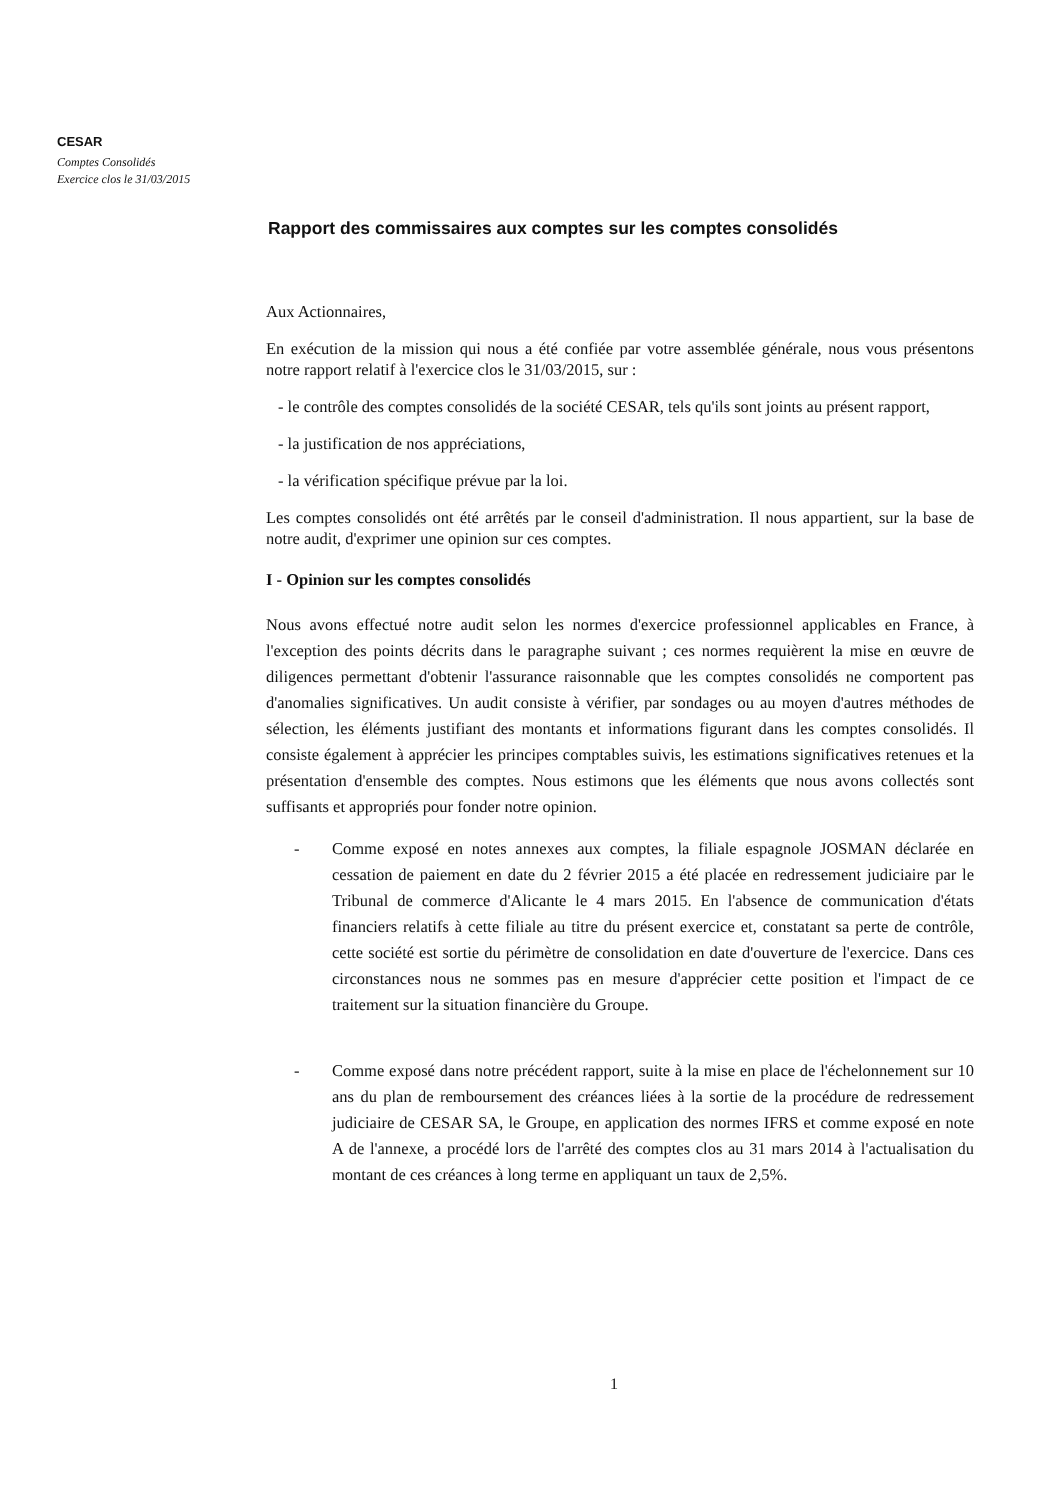CESAR
Comptes Consolidés
Exercice clos le 31/03/2015
Rapport des commissaires aux comptes sur les comptes consolidés
Aux Actionnaires,
En exécution de la mission qui nous a été confiée par votre assemblée générale, nous vous présentons notre rapport relatif à l'exercice clos le 31/03/2015, sur :
- le contrôle des comptes consolidés de la société CESAR, tels qu'ils sont joints au présent rapport,
- la justification de nos appréciations,
- la vérification spécifique prévue par la loi.
Les comptes consolidés ont été arrêtés par le conseil d'administration. Il nous appartient, sur la base de notre audit, d'exprimer une opinion sur ces comptes.
I - Opinion sur les comptes consolidés
Nous avons effectué notre audit selon les normes d'exercice professionnel applicables en France, à l'exception des points décrits dans le paragraphe suivant ; ces normes requièrent la mise en œuvre de diligences permettant d'obtenir l'assurance raisonnable que les comptes consolidés ne comportent pas d'anomalies significatives. Un audit consiste à vérifier, par sondages ou au moyen d'autres méthodes de sélection, les éléments justifiant des montants et informations figurant dans les comptes consolidés. Il consiste également à apprécier les principes comptables suivis, les estimations significatives retenues et la présentation d'ensemble des comptes. Nous estimons que les éléments que nous avons collectés sont suffisants et appropriés pour fonder notre opinion.
- Comme exposé en notes annexes aux comptes, la filiale espagnole JOSMAN déclarée en cessation de paiement en date du 2 février 2015 a été placée en redressement judiciaire par le Tribunal de commerce d'Alicante le 4 mars 2015. En l'absence de communication d'états financiers relatifs à cette filiale au titre du présent exercice et, constatant sa perte de contrôle, cette société est sortie du périmètre de consolidation en date d'ouverture de l'exercice. Dans ces circonstances nous ne sommes pas en mesure d'apprécier cette position et l'impact de ce traitement sur la situation financière du Groupe.
- Comme exposé dans notre précédent rapport, suite à la mise en place de l'échelonnement sur 10 ans du plan de remboursement des créances liées à la sortie de la procédure de redressement judiciaire de CESAR SA, le Groupe, en application des normes IFRS et comme exposé en note A de l'annexe, a procédé lors de l'arrêté des comptes clos au 31 mars 2014 à l'actualisation du montant de ces créances à long terme en appliquant un taux de 2,5%.
1